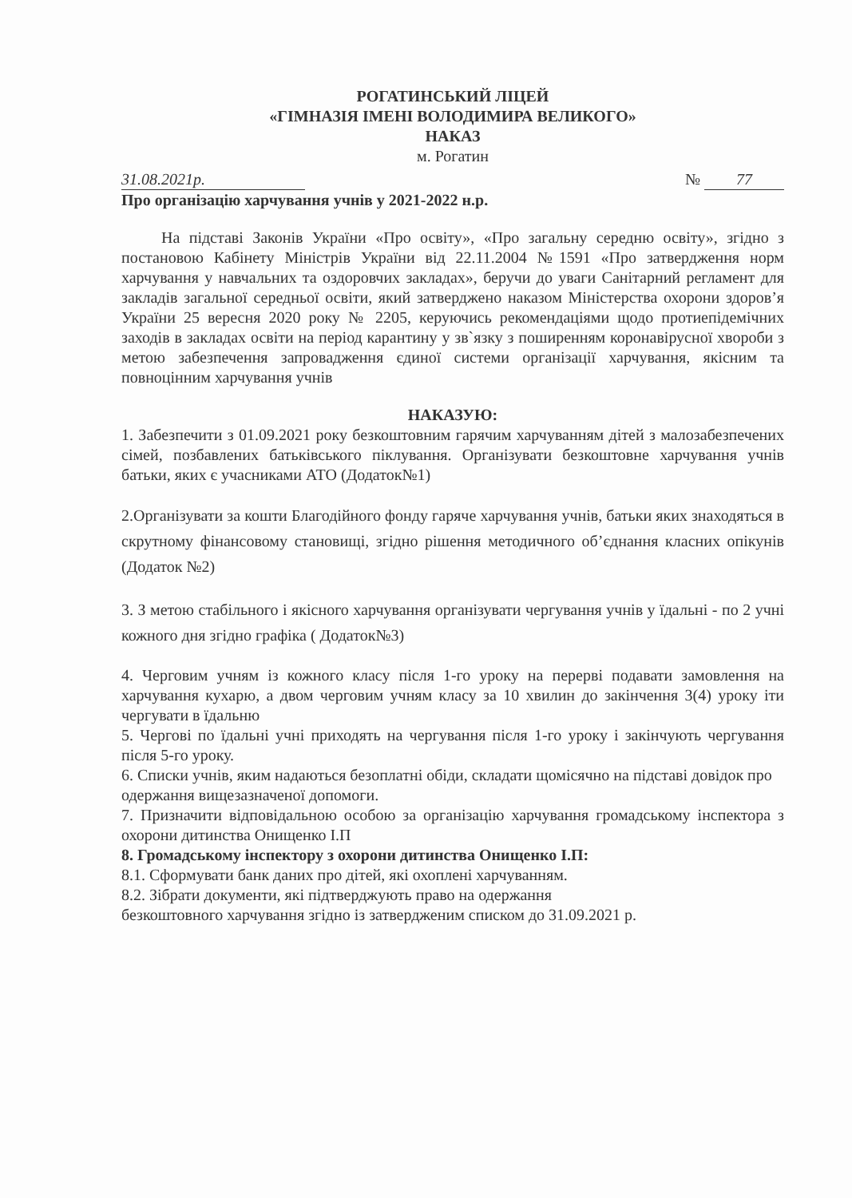РОГАТИНСЬКИЙ ЛІЦЕЙ
«ГІМНАЗІЯ ІМЕНІ ВОЛОДИМИРА ВЕЛИКОГО»
НАКАЗ
м. Рогатин
31.08.2021р. № 77
Про організацію харчування учнів у 2021-2022 н.р.
На підставі Законів України «Про освіту», «Про загальну середню освіту», згідно з постановою Кабінету Міністрів України від 22.11.2004 №1591 «Про затвердження норм харчування у навчальних та оздоровчих закладах», беручи до уваги Санітарний регламент для закладів загальної середньої освіти, який затверджено наказом Міністерства охорони здоров’я України 25 вересня 2020 року № 2205, керуючись рекомендаціями щодо протиепідемічних заходів в закладах освіти на період карантину у зв`язку з поширенням коронавірусної хвороби з метою забезпечення запровадження єдиної системи організації харчування, якісним та повноцінним харчування учнів
НАКАЗУЮ:
1. Забезпечити з 01.09.2021 року безкоштовним гарячим харчуванням дітей з малозабезпечених сімей, позбавлених батьківського піклування. Організувати безкоштовне харчування учнів батьки, яких є учасниками АТО (Додаток№1)
2.Організувати за кошти Благодійного фонду гаряче харчування учнів, батьки яких знаходяться в скрутному фінансовому становищі, згідно рішення методичного об’єднання класних опікунів (Додаток №2)
3. З метою стабільного і якісного харчування організувати чергування учнів у їдальні - по 2 учні кожного дня згідно графіка ( Додаток№3)
4. Черговим учням із кожного класу після 1-го уроку на перерві подавати замовлення на харчування кухарю, а двом черговим учням класу за 10 хвилин до закінчення 3(4) уроку іти чергувати в їдальню
5. Чергові по їдальні учні приходять на чергування після 1-го уроку і закінчують чергування після 5-го уроку.
6. Списки учнів, яким надаються безоплатні обіди, складати щомісячно на підставі довідок про одержання вищезазначеної допомоги.
7. Призначити відповідальною особою за організацію харчування громадському інспектора з охорони дитинства Онищенко І.П
8. Громадському інспектору з охорони дитинства Онищенко І.П:
8.1. Сформувати банк даних про дітей, які охоплені харчуванням.
8.2. Зібрати документи, які підтверджують право на одержання
безкоштовного харчування згідно із затвердженим списком до 31.09.2021 р.